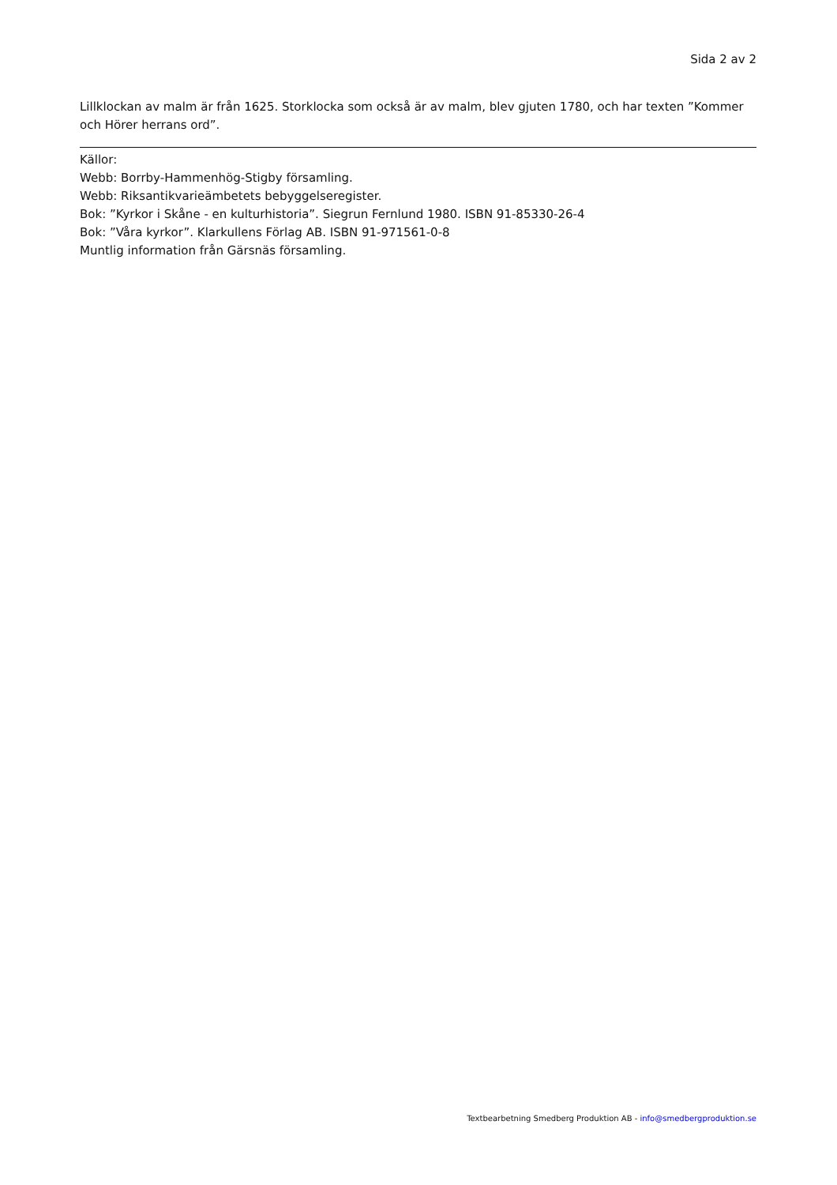Sida 2 av 2
Lillklockan av malm är från 1625. Storklocka som också är av malm, blev gjuten 1780, och har texten ”Kommer och Hörer herrans ord”.
Källor:
Webb: Borrby-Hammenhög-Stigby församling.
Webb: Riksantikvarieämbetets bebyggelseregister.
Bok: ”Kyrkor i Skåne - en kulturhistoria”. Siegrun Fernlund 1980. ISBN 91-85330-26-4
Bok: ”Våra kyrkor”. Klarkullens Förlag AB. ISBN 91-971561-0-8
Muntlig information från Gärsnäs församling.
Textbearbetning Smedberg Produktion AB - info@smedbergproduktion.se